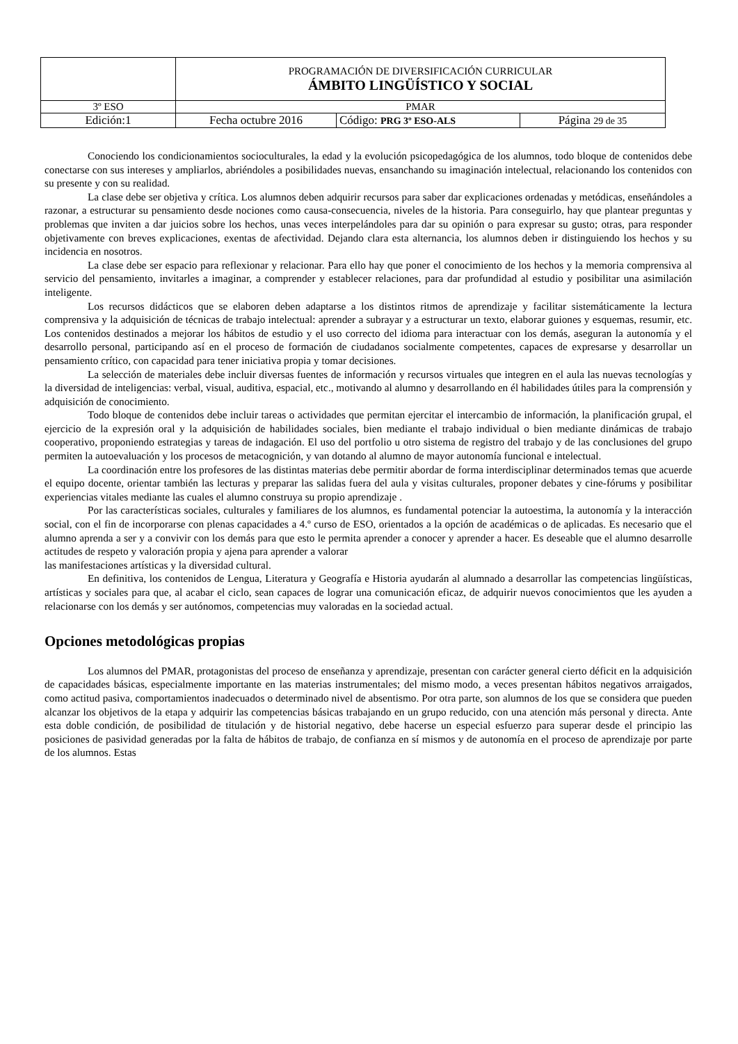| | PROGRAMACIÓN DE DIVERSIFICACIÓN CURRICULAR ÁMBITO LINGÜÍSTICO Y SOCIAL | | |
| 3º ESO | PMAR | | |
| Edición:1 | Fecha octubre 2016 | Código: PRG 3º ESO-ALS | Página 29 de 35 |
Conociendo los condicionamientos socioculturales, la edad y la evolución psicopedagógica de los alumnos, todo bloque de contenidos debe conectarse con sus intereses y ampliarlos, abriéndoles a posibilidades nuevas, ensanchando su imaginación intelectual, relacionando los contenidos con su presente y con su realidad.
La clase debe ser objetiva y crítica. Los alumnos deben adquirir recursos para saber dar explicaciones ordenadas y metódicas, enseñándoles a razonar, a estructurar su pensamiento desde nociones como causa-consecuencia, niveles de la historia. Para conseguirlo, hay que plantear preguntas y problemas que inviten a dar juicios sobre los hechos, unas veces interpelándoles para dar su opinión o para expresar su gusto; otras, para responder objetivamente con breves explicaciones, exentas de afectividad. Dejando clara esta alternancia, los alumnos deben ir distinguiendo los hechos y su incidencia en nosotros.
La clase debe ser espacio para reflexionar y relacionar. Para ello hay que poner el conocimiento de los hechos y la memoria comprensiva al servicio del pensamiento, invitarles a imaginar, a comprender y establecer relaciones, para dar profundidad al estudio y posibilitar una asimilación inteligente.
Los recursos didácticos que se elaboren deben adaptarse a los distintos ritmos de aprendizaje y facilitar sistemáticamente la lectura comprensiva y la adquisición de técnicas de trabajo intelectual: aprender a subrayar y a estructurar un texto, elaborar guiones y esquemas, resumir, etc. Los contenidos destinados a mejorar los hábitos de estudio y el uso correcto del idioma para interactuar con los demás, aseguran la autonomía y el desarrollo personal, participando así en el proceso de formación de ciudadanos socialmente competentes, capaces de expresarse y desarrollar un pensamiento crítico, con capacidad para tener iniciativa propia y tomar decisiones.
La selección de materiales debe incluir diversas fuentes de información y recursos virtuales que integren en el aula las nuevas tecnologías y la diversidad de inteligencias: verbal, visual, auditiva, espacial, etc., motivando al alumno y desarrollando en él habilidades útiles para la comprensión y adquisición de conocimiento.
Todo bloque de contenidos debe incluir tareas o actividades que permitan ejercitar el intercambio de información, la planificación grupal, el ejercicio de la expresión oral y la adquisición de habilidades sociales, bien mediante el trabajo individual o bien mediante dinámicas de trabajo cooperativo, proponiendo estrategias y tareas de indagación. El uso del portfolio u otro sistema de registro del trabajo y de las conclusiones del grupo permiten la autoevaluación y los procesos de metacognición, y van dotando al alumno de mayor autonomía funcional e intelectual.
La coordinación entre los profesores de las distintas materias debe permitir abordar de forma interdisciplinar determinados temas que acuerde el equipo docente, orientar también las lecturas y preparar las salidas fuera del aula y visitas culturales, proponer debates y cine-fórums y posibilitar experiencias vitales mediante las cuales el alumno construya su propio aprendizaje .
Por las características sociales, culturales y familiares de los alumnos, es fundamental potenciar la autoestima, la autonomía y la interacción social, con el fin de incorporarse con plenas capacidades a 4.º curso de ESO, orientados a la opción de académicas o de aplicadas. Es necesario que el alumno aprenda a ser y a convivir con los demás para que esto le permita aprender a conocer y aprender a hacer. Es deseable que el alumno desarrolle actitudes de respeto y valoración propia y ajena para aprender a valorar
las manifestaciones artísticas y la diversidad cultural.
En definitiva, los contenidos de Lengua, Literatura y Geografía e Historia ayudarán al alumnado a desarrollar las competencias lingüísticas, artísticas y sociales para que, al acabar el ciclo, sean capaces de lograr una comunicación eficaz, de adquirir nuevos conocimientos que les ayuden a relacionarse con los demás y ser autónomos, competencias muy valoradas en la sociedad actual.
Opciones metodológicas propias
Los alumnos del PMAR, protagonistas del proceso de enseñanza y aprendizaje, presentan con carácter general cierto déficit en la adquisición de capacidades básicas, especialmente importante en las materias instrumentales; del mismo modo, a veces presentan hábitos negativos arraigados, como actitud pasiva, comportamientos inadecuados o determinado nivel de absentismo. Por otra parte, son alumnos de los que se considera que pueden alcanzar los objetivos de la etapa y adquirir las competencias básicas trabajando en un grupo reducido, con una atención más personal y directa. Ante esta doble condición, de posibilidad de titulación y de historial negativo, debe hacerse un especial esfuerzo para superar desde el principio las posiciones de pasividad generadas por la falta de hábitos de trabajo, de confianza en sí mismos y de autonomía en el proceso de aprendizaje por parte de los alumnos. Estas